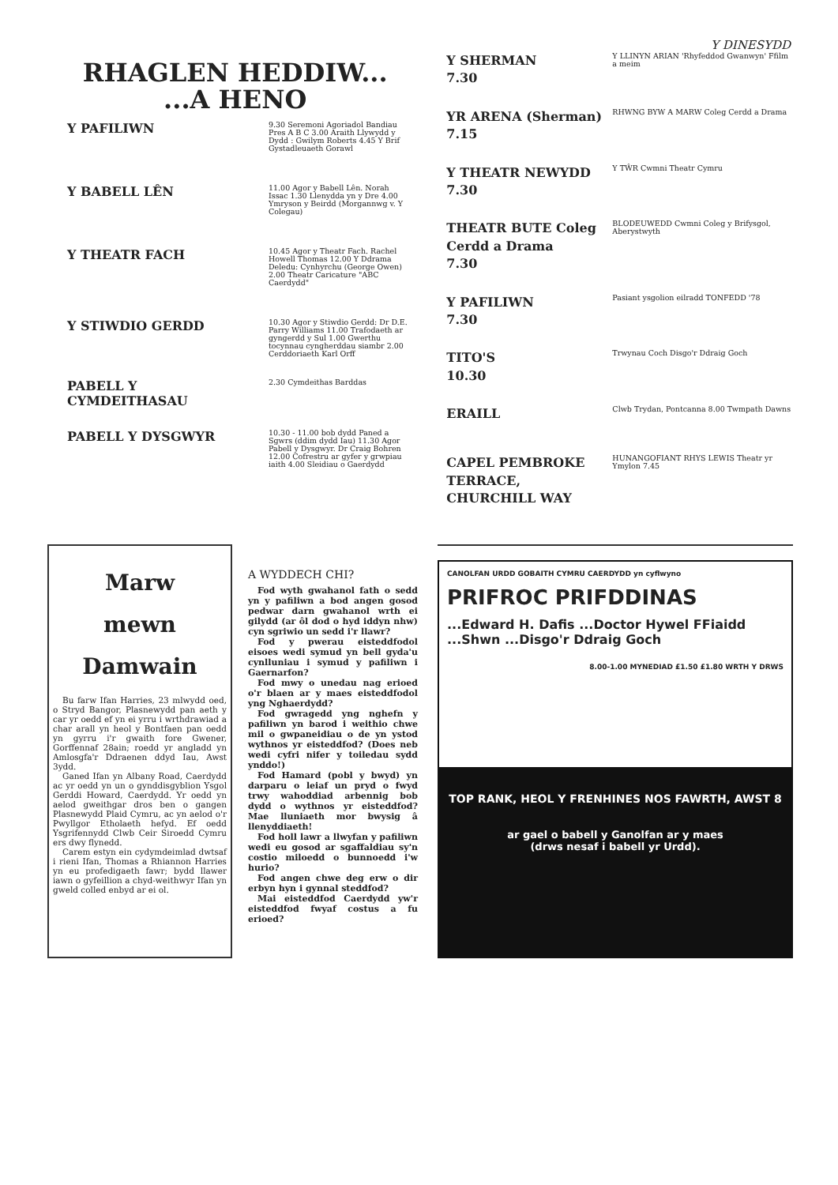Y DINESYDD
RHAGLEN HEDDIW...
...A HENO
Y PAFILIWN
9.30 Seremoni Agoriadol Bandiau Pres A B C 3.00 Araith Llywydd y Dydd : Gwilym Roberts 4.45 Y Brif Gystadleuaeth Gorawl
Y BABELL LÊN
11.00 Agor y Babell Lên. Norah Issac 1.30 Llenydda yn y Dre 4.00 Ymryson y Beirdd (Morgannwg v. Y Colegau)
Y THEATR FACH
10.45 Agor y Theatr Fach. Rachel Howell Thomas 12.00 Y Ddrama Deledu: Cynhyrchu (George Owen) 2.00 Theatr Caricature "ABC Caerdydd"
Y STIWDIO GERDD
10.30 Agor y Stiwdio Gerdd: Dr D.E. Parry Williams 11.00 Trafodaeth ar gyngerdd y Sul 1.00 Gwerthu tocynnau cyngherddau siambr 2.00 Cerddoriaeth Karl Orff
PABELL Y CYMDEITHASAU
2.30 Cymdeithas Barddas
PABELL Y DYSGWYR
10.30 - 11.00 bob dydd Paned a Sgwrs (ddim dydd Iau) 11.30 Agor Pabell y Dysgwyr. Dr Craig Bohren 12.00 Cofrestru ar gyfer y grwpiau iaith 4.00 Sleidiau o Gaerdydd
Y SHERMAN
7.30
Y LLINYN ARIAN 'Rhyfeddod Gwanwyn' Ffilm a meim
YR ARENA (Sherman)
7.15
RHWNG BYW A MARW Coleg Cerdd a Drama
Y THEATR NEWYDD
7.30
Y TŴR Cwmni Theatr Cymru
THEATR BUTE Coleg Cerdd a Drama
7.30
BLODEUWEDD Cwmni Coleg y Brifysgol, Aberystwyth
Y PAFILIWN
7.30
Pasiant ysgolion eilradd TONFEDD '78
TITO'S
10.30
Trwynau Coch Disgo'r Ddraig Goch
ERAILL
Clwb Trydan, Pontcanna 8.00 Twmpath Dawns
CAPEL PEMBROKE TERRACE, CHURCHILL WAY
HUNANGOFIANT RHYS LEWIS Theatr yr Ymylon 7.45
Marw
mewn
Damwain
Bu farw Ifan Harries, 23 mlwydd oed, o Stryd Bangor, Plasnewydd pan aeth y car yr oedd ef yn ei yrru i wrthdrawiad a char arall yn heol y Bontfaen pan oedd yn gyrru i'r gwaith fore Gwener, Gorffennaf 28ain; roedd yr angladd yn Amlosgfa'r Ddraenen ddyd Iau, Awst 3ydd.
Ganed Ifan yn Albany Road, Caerdydd ac yr oedd yn un o gynddisgyblion Ysgol Gerddi Howard, Caerdydd. Yr oedd yn aelod gweithgar dros ben o gangen Plasnewydd Plaid Cymru, ac yn aelod o'r Pwyllgor Etholaeth hefyd. Ef oedd Ysgrifennydd Clwb Ceir Siroedd Cymru ers dwy flynedd.
Carem estyn ein cydymdeimlad dwtsaf i rieni Ifan, Thomas a Rhiannon Harries yn eu profedigaeth fawr; bydd llawer iawn o gyfeillion a chyd-weithwyr Ifan yn gweld colled enbyd ar ei ol.
A WYDDECH CHI?
Fod wyth gwahanol fath o sedd yn y pafiliwn a bod angen gosod pedwar darn gwahanol wrth ei gilydd (ar ôl dod o hyd iddyn nhw) cyn sgriwio un sedd i'r llawr?
Fod y pwerau eisteddfodol eisoes wedi symud yn bell gyda'u cynlluniau i symud y pafiliwn i Gaernarfon?
Fod mwy o unedau nag erioed o'r blaen ar y maes eisteddfodol yng Nghaerdydd?
Fod gwragedd yng nghefn y pafiliwn yn barod i weithio chwe mil o gwpaneidiau o de yn ystod wythnos yr eisteddfod? (Does neb wedi cyfri nifer y toiledau sydd ynddo!)
Fod Hamard (pobl y bwyd) yn darparu o leiaf un pryd o fwyd trwy wahoddiad arbennig bob dydd o wythnos yr eisteddfod? Mae lluniaeth mor bwysig â llenyddiaeth!
Fod holl lawr a llwyfan y pafiliwn wedi eu gosod ar sgaffaldiau sy'n costio miloedd o bunnoedd i'w hurio?
Fod angen chwe deg erw o dir erbyn hyn i gynnal steddfod?
Mai eisteddfod Caerdydd yw'r eisteddfod fwyaf costus a fu erioed?
CANOLFAN URDD GOBAITH CYMRU CAERDYDD yn cyflwyno
PRIFROC PRIFDDINAS
...Edward H. Dafis ...Doctor Hywel FFiaidd ...Shwn ...Disgo'r Ddraig Goch
8.00-1.00 MYNEDIAD £1.50 £1.80 WRTH Y DRWS
TOP RANK, HEOL Y FRENHINES NOS FAWRTH, AWST 8
ar gael o babell y Ganolfan ar y maes
(drws nesaf i babell yr Urdd).